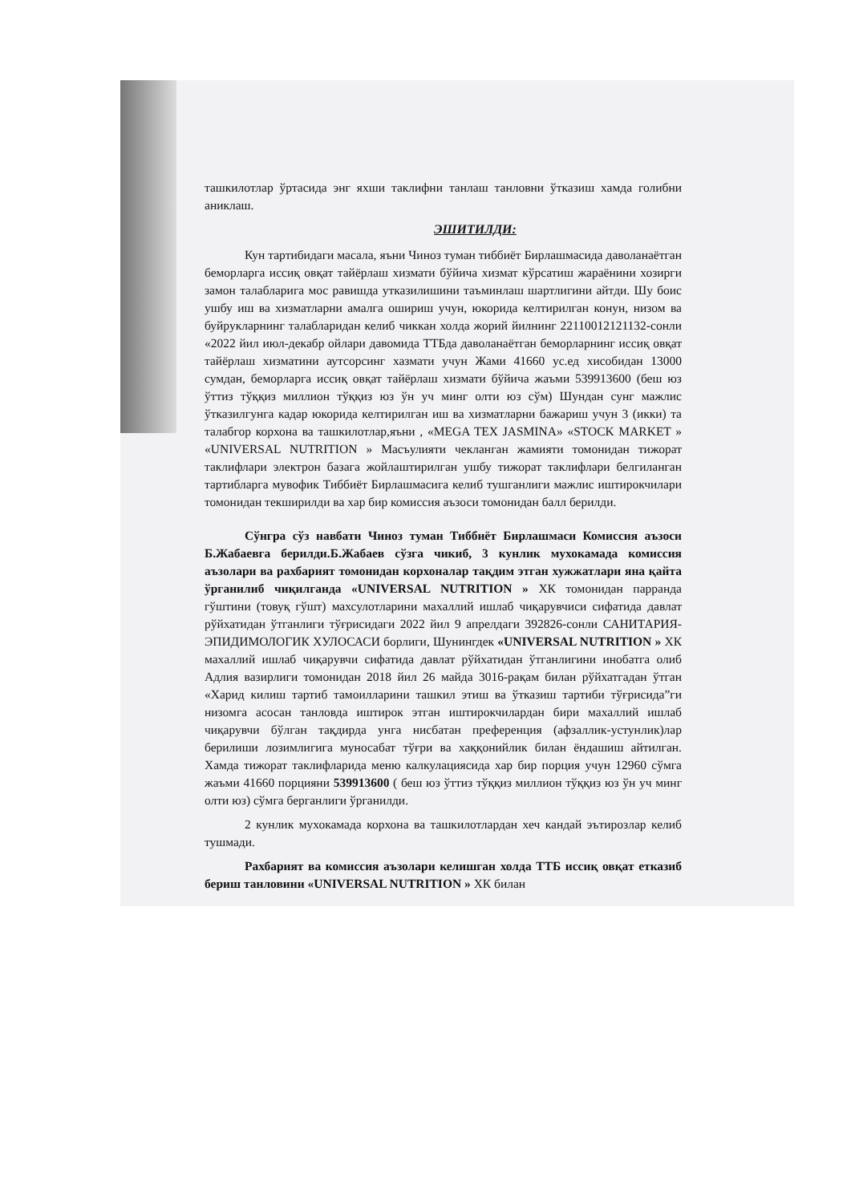ташкилотлар ўртасида энг яхши таклифни танлаш танловни ўтказиш хамда голибни аниклаш.
ЭШИТИЛДИ:
Кун тартибидаги масала, яъни Чиноз туман тиббиёт Бирлашмасида даволанаётган беморларга иссиқ овқат тайёрлаш хизмати бўйича хизмат кўрсатиш жараёнини хозирги замон талабларига мос равишда утказилишини таъминлаш шартлигини айтди. Шу боис ушбу иш ва хизматларни амалга ошириш учун, юкорида келтирилган конун, низом ва буйрукларнинг талабларидан келиб чиккан холда жорий йилнинг 22110012121132-сонли «2022 йил июл-декабр ойлари давомида ТТБда даволанаётган беморларнинг иссиқ овқат тайёрлаш хизматини аутсорсинг хазмати учун Жами 41660 ус.ед хисобидан 13000 сумдан, беморларга иссиқ овқат тайёрлаш хизмати бўйича жаъми 539913600 (беш юз ўттиз тўққиз миллион тўққиз юз ўн уч минг олти юз сўм) Шундан сунг мажлис ўтказилгунга кадар юкорида келтирилган иш ва хизматларни бажариш учун 3 (икки) та талабгор корхона ва ташкилотлар,яъни , «MEGA TEX JASMINA» «STOCK MARKET » «UNIVERSAL NUTRITION » Масъулияти чекланган жамияти томонидан тижорат таклифлари электрон базага жойлаштирилган ушбу тижорат таклифлари белгиланган тартибларга мувофик Тиббиёт Бирлашмасига келиб тушганлиги мажлис иштирокчилари томонидан текширилди ва хар бир комиссия аъзоси томонидан балл берилди.
Сўнгра сўз навбати Чиноз туман Тиббиёт Бирлашмаси Комиссия аъзоси Б.Жабаевга берилди.Б.Жабаев сўзга чикиб, 3 кунлик мухокамада комиссия аъзолари ва рахбарият томонидан корхоналар тақдим этган хужжатлари яна қайта ўрганилиб чиқилганда «UNIVERSAL NUTRITION » ХК томонидан парранда гўштини (товуқ гўшт) махсулотларини махаллий ишлаб чиқарувчиси сифатида давлат рўйхатидан ўтганлиги тўғрисидаги 2022 йил 9 апрелдаги 392826-сонли САНИТАРИЯ-ЭПИДИМОЛОГИК ХУЛОСАСИ борлиги, Шунингдек «UNIVERSAL NUTRITION » ХК махаллий ишлаб чиқарувчи сифатида давлат рўйхатидан ўтганлигини инобатга олиб Адлия вазирлиги томонидан 2018 йил 26 майда 3016-рақам билан рўйхатгадан ўтган «Харид килиш тартиб тамоилларини ташкил этиш ва ўтказиш тартиби тўғрисида”ги низомга асосан танловда иштирок этган иштирокчилардан бири махаллий ишлаб чиқарувчи бўлган тақдирда унга нисбатан преференция (афзаллик-устунлик)лар берилиши лозимлигига муносабат тўғри ва хаққонийлик билан ёндашиш айтилган. Хамда тижорат таклифларида меню калкулациясида хар бир порция учун 12960 сўмга жаъми 41660 порцияни 539913600 ( беш юз ўттиз тўққиз миллион тўққиз юз ўн уч минг олти юз) сўмга берганлиги ўрганилди.
2 кунлик мухокамада корхона ва ташкилотлардан хеч кандай эътирозлар келиб тушмади.
Рахбарият ва комиссия аъзолари келишган холда ТТБ иссиқ овқат етказиб бериш танловини «UNIVERSAL NUTRITION » ХК билан